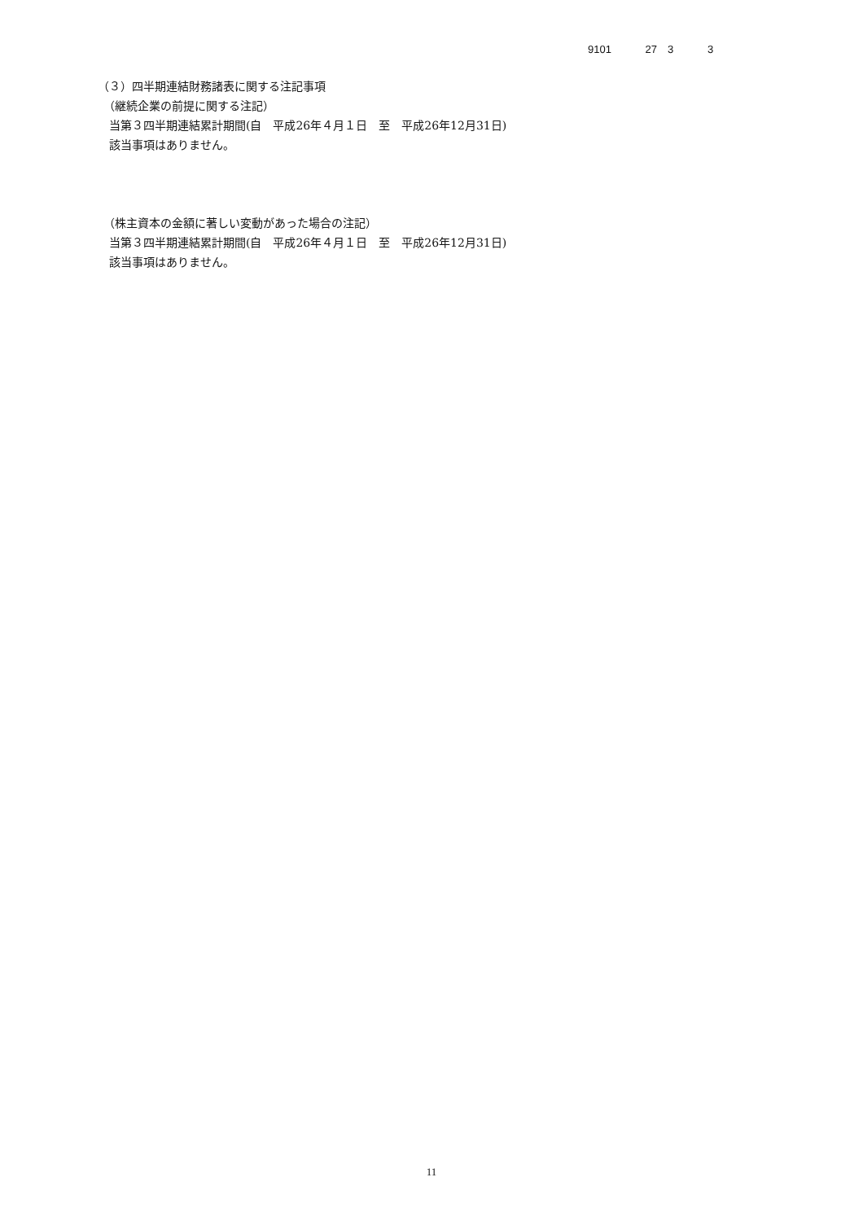9101 27　3 3
（３）四半期連結財務諸表に関する注記事項
　（継続企業の前提に関する注記）
　当第３四半期連結累計期間(自　平成26年４月１日　至　平成26年12月31日)
　該当事項はありません。
　（株主資本の金額に著しい変動があった場合の注記）
　当第３四半期連結累計期間(自　平成26年４月１日　至　平成26年12月31日)
　該当事項はありません。
11